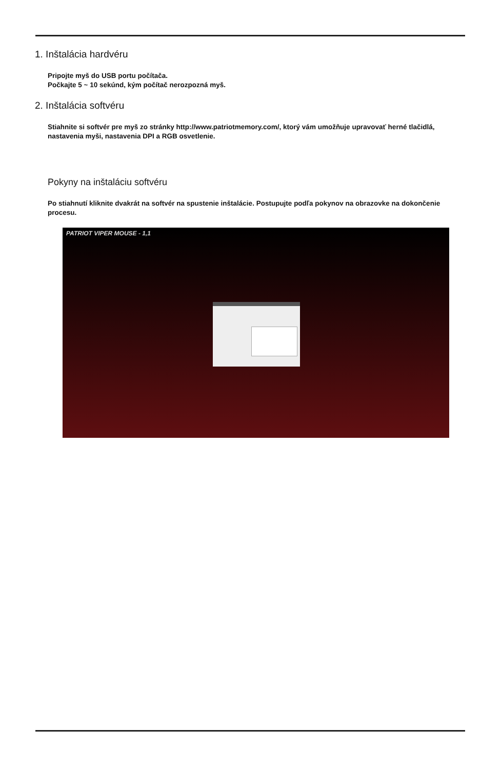1. Inštalácia hardvéru
Pripojte myš do USB portu počítača.
Počkajte 5 ~ 10 sekúnd, kým počítač nerozpozná myš.
2. Inštalácia softvéru
Stiahnite si softvér pre myš zo stránky http://www.patriotmemory.com/, ktorý vám umožňuje upravovať herné tlačidlá, nastavenia myši, nastavenia DPI a RGB osvetlenie.
Pokyny na inštaláciu softvéru
Po stiahnutí kliknite dvakrát na softvér na spustenie inštalácie. Postupujte podľa pokynov na obrazovke na dokončenie procesu.
PATRIOT VIPER MOUSE - 1,1